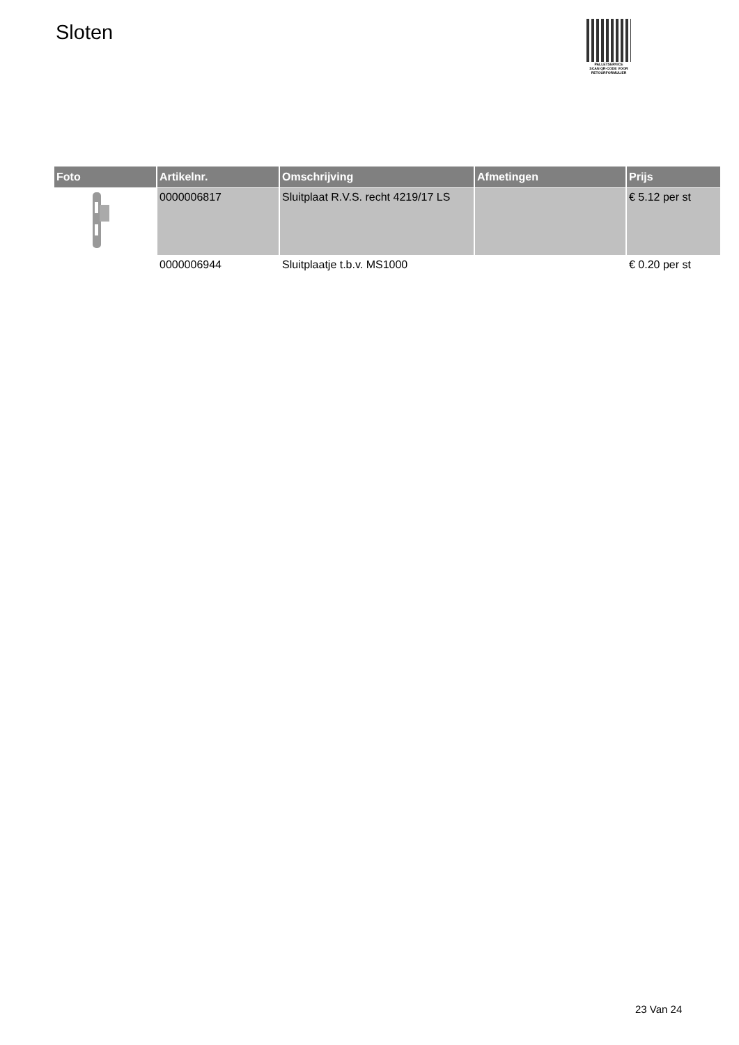Sloten
PALLETSERVICE
SCAN QR-CODE VOOR
RETOURFORMULIER
| Foto | Artikelnr. | Omschrijving | Afmetingen | Prijs |
| --- | --- | --- | --- | --- |
| | 0000006817 | Sluitplaat R.V.S. recht 4219/17 LS | | € 5.12 per st |
| | 0000006944 | Sluitplaatje t.b.v. MS1000 | | € 0.20 per st |
23 Van 24